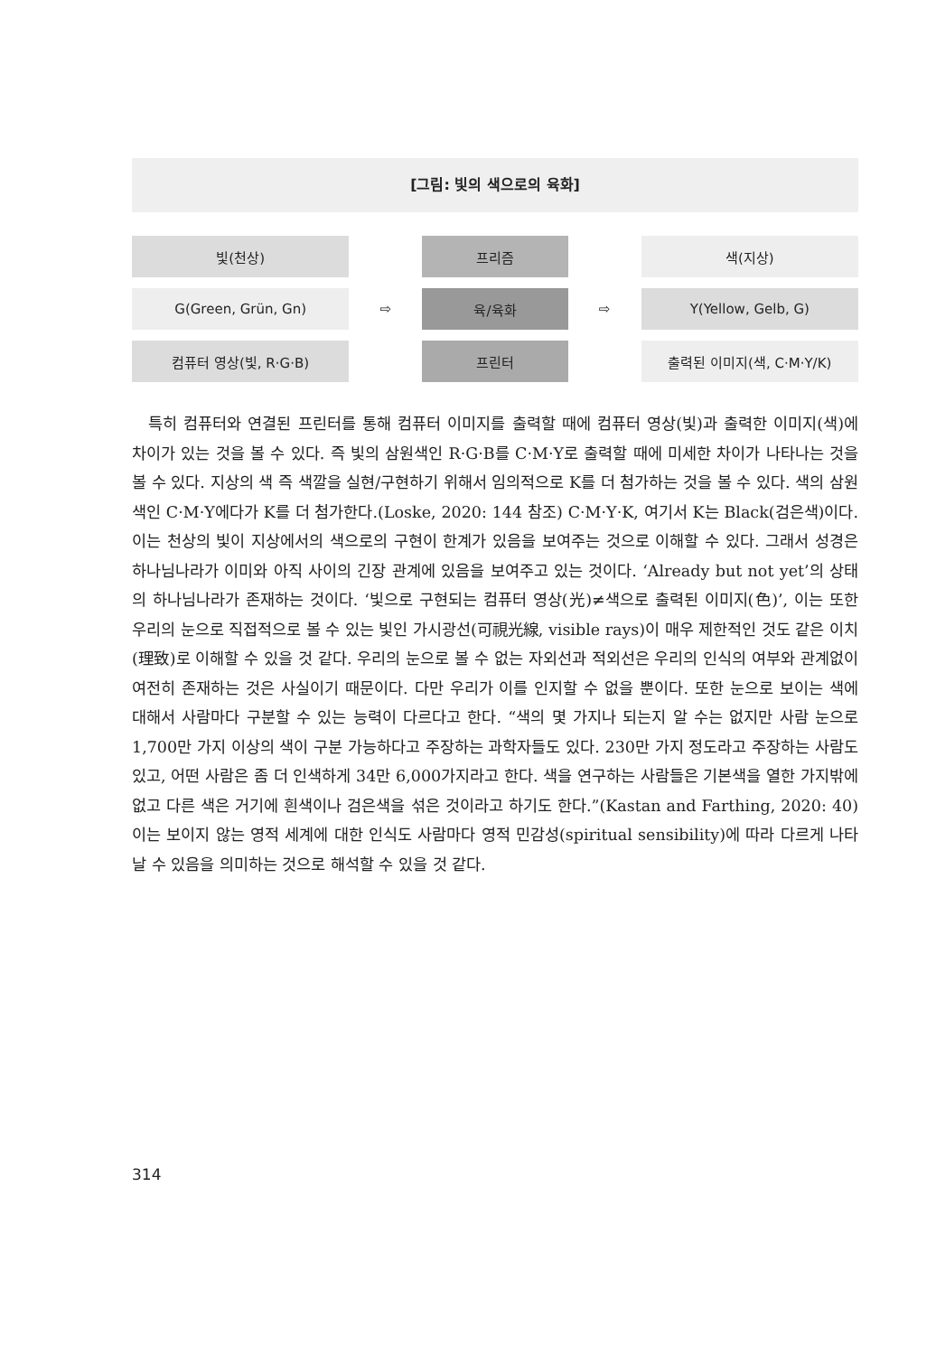[그림: 빛의 색으로의 육화]
| 빛(천상) | | 프리즘 | | 색(지상) |
| G(Green, Grün, Gn) | ⇨ | 육/육화 | ⇨ | Y(Yellow, Gelb, G) |
| 컴퓨터 영상(빛, R·G·B) | | 프린터 | | 출력된 이미지(색, C·M·Y/K) |
특히 컴퓨터와 연결된 프린터를 통해 컴퓨터 이미지를 출력할 때에 컴퓨터 영상(빛)과 출력한 이미지(색)에 차이가 있는 것을 볼 수 있다. 즉 빛의 삼원색인 R·G·B를 C·M·Y로 출력할 때에 미세한 차이가 나타나는 것을 볼 수 있다. 지상의 색 즉 색깔을 실현/구현하기 위해서 임의적으로 K를 더 첨가하는 것을 볼 수 있다. 색의 삼원색인 C·M·Y에다가 K를 더 첨가한다.(Loske, 2020: 144 참조) C·M·Y·K, 여기서 K는 Black(검은색)이다. 이는 천상의 빛이 지상에서의 색으로의 구현이 한계가 있음을 보여주는 것으로 이해할 수 있다. 그래서 성경은 하나님나라가 이미와 아직 사이의 긴장 관계에 있음을 보여주고 있는 것이다. ‘Already but not yet’의 상태의 하나님나라가 존재하는 것이다. ‘빛으로 구현되는 컴퓨터 영상(光)≠색으로 출력된 이미지(色)’, 이는 또한 우리의 눈으로 직접적으로 볼 수 있는 빛인 가시광선(可視光線, visible rays)이 매우 제한적인 것도 같은 이치(理致)로 이해할 수 있을 것 같다. 우리의 눈으로 볼 수 없는 자외선과 적외선은 우리의 인식의 여부와 관계없이 여전히 존재하는 것은 사실이기 때문이다. 다만 우리가 이를 인지할 수 없을 뿐이다. 또한 눈으로 보이는 색에 대해서 사람마다 구분할 수 있는 능력이 다르다고 한다. “색의 몇 가지나 되는지 알 수는 없지만 사람 눈으로 1,700만 가지 이상의 색이 구분 가능하다고 주장하는 과학자들도 있다. 230만 가지 정도라고 주장하는 사람도 있고, 어떤 사람은 좀 더 인색하게 34만 6,000가지라고 한다. 색을 연구하는 사람들은 기본색을 열한 가지밖에 없고 다른 색은 거기에 흰색이나 검은색을 섞은 것이라고 하기도 한다.”(Kastan and Farthing, 2020: 40) 이는 보이지 않는 영적 세계에 대한 인식도 사람마다 영적 민감성(spiritual sensibility)에 따라 다르게 나타날 수 있음을 의미하는 것으로 해석할 수 있을 것 같다.
314